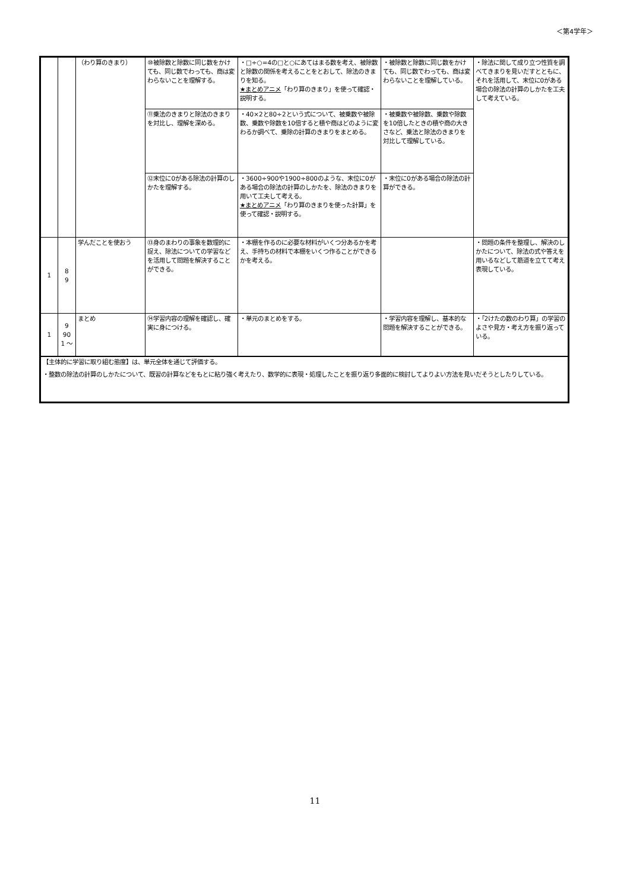＜第4学年＞
| | | （わり算のきまり） | ⑩被除数と除数に同じ数をかけても、同じ数でわっても、商は変わらないことを理解する。 | ・□÷○=4の□と○にあてはまる数を考え、被除数と除数の関係を考えることをとおして、除法のきまりを知る。 ★まとめアニメ 「わり算のきまり」を使って確認・説明する。 | ・被除数と除数に同じ数をかけても、同じ数でわっても、商は変わらないことを理解している。 | ・除法に関して成り立つ性質を調べてきまりを見いだすとともに、それを活用して、末位に0がある場合の除法の計算のしかたを工夫して考えている。 |
| | | | ⑪乗法のきまりと除法のきまりを対比し、理解を深める。 | ・40×2と80÷2という式について、被乗数や被除数、乗数や除数を10倍すると積や商はどのように変わるか調べて、乗除の計算のきまりをまとめる。 | ・被乗数や被除数、乗数や除数を10倍したときの積や商の大きさなど、乗法と除法のきまりを対比して理解している。 | |
| | | | ⑫末位に0がある除法の計算のしかたを理解する。 | ・3600÷900や1900÷800のような、末位に0がある場合の除法の計算のしかたを、除法のきまりを用いて工夫して考える。 ★まとめアニメ 「わり算のきまりを使った計算」を使って確認・説明する。 | ・末位に0がある場合の除法の計算ができる。 | |
| 1 | 8 9 | 学んだことを使おう | ⑬身のまわりの事象を数理的に捉え、除法についての学習などを活用して問題を解決することができる。 | ・本棚を作るのに必要な材料がいくつ分あるかを考え、手持ちの材料で本棚をいくつ作ることができるかを考える。 | | ・問題の条件を整理し、解決のしかたについて、除法の式や答えを用いるなどして筋道を立てて考え表現している。 |
| 1 | 9 90 1 〜 | まとめ | ⑭学習内容の理解を確認し、確実に身につける。 | ・単元のまとめをする。 | ・学習内容を理解し、基本的な問題を解決することができる。 | ・「2けたの数のわり算」の学習のよさや見方・考え方を振り返っている。 |
| 【主体的に学習に取り組む態度】は、単元全体を通じて評価する。 ・整数の除法の計算のしかたについて、既習の計算などをもとに粘り強く考えたり、数学的に表現・処理したことを振り返り多面的に検討してよりよい方法を見いだそうとしたりしている。 | | | | | | |
11